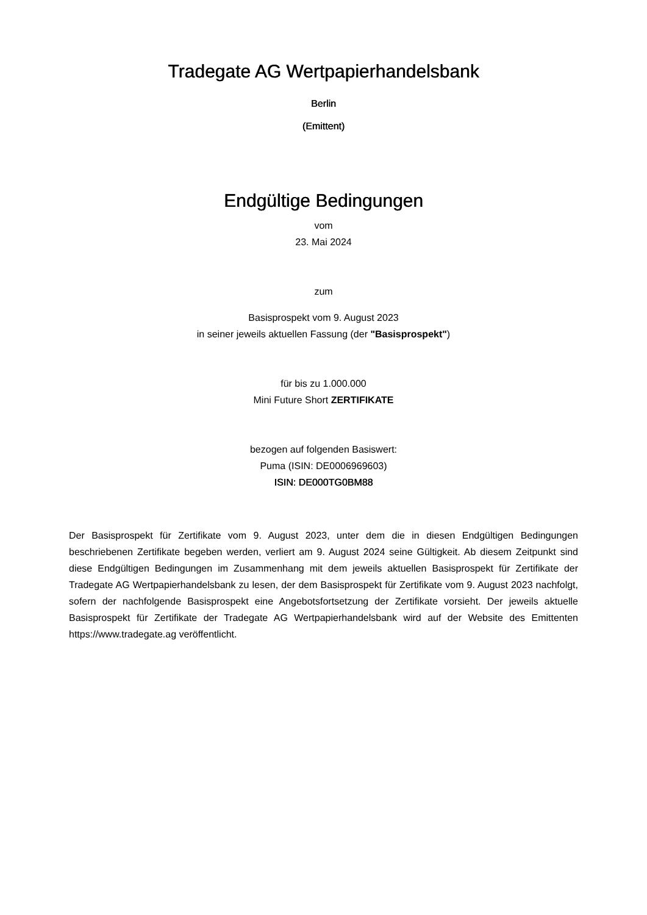Tradegate AG Wertpapierhandelsbank
Berlin
(Emittent)
Endgültige Bedingungen
vom
23. Mai 2024
zum
Basisprospekt vom 9. August 2023
in seiner jeweils aktuellen Fassung (der "Basisprospekt")
für bis zu 1.000.000
Mini Future Short ZERTIFIKATE
bezogen auf folgenden Basiswert:
Puma (ISIN: DE0006969603)
ISIN: DE000TG0BM88
Der Basisprospekt für Zertifikate vom 9. August 2023, unter dem die in diesen Endgültigen Bedingungen beschriebenen Zertifikate begeben werden, verliert am 9. August 2024 seine Gültigkeit. Ab diesem Zeitpunkt sind diese Endgültigen Bedingungen im Zusammenhang mit dem jeweils aktuellen Basisprospekt für Zertifikate der Tradegate AG Wertpapierhandelsbank zu lesen, der dem Basisprospekt für Zertifikate vom 9. August 2023 nachfolgt, sofern der nachfolgende Basisprospekt eine Angebotsfortsetzung der Zertifikate vorsieht. Der jeweils aktuelle Basisprospekt für Zertifikate der Tradegate AG Wertpapierhandelsbank wird auf der Website des Emittenten https://www.tradegate.ag veröffentlicht.